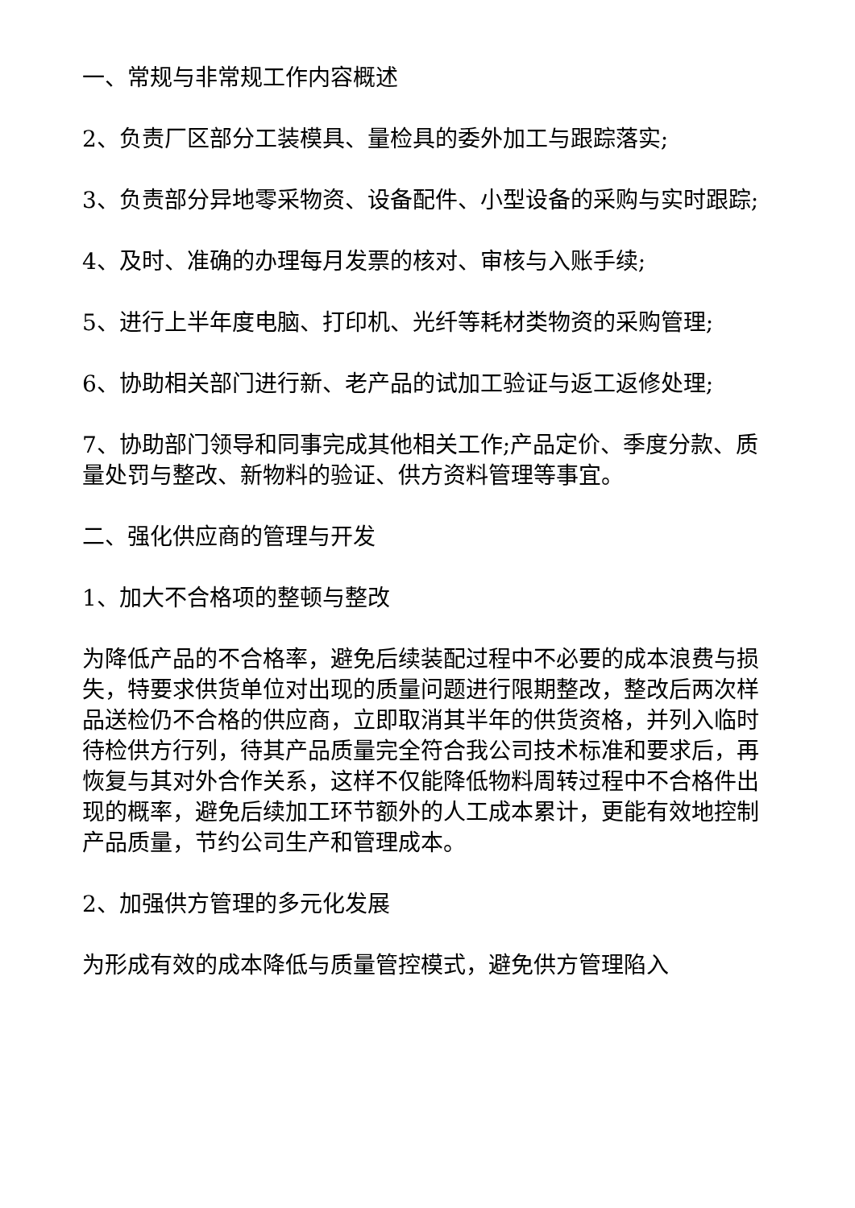一、常规与非常规工作内容概述
2、负责厂区部分工装模具、量检具的委外加工与跟踪落实;
3、负责部分异地零采物资、设备配件、小型设备的采购与实时跟踪;
4、及时、准确的办理每月发票的核对、审核与入账手续;
5、进行上半年度电脑、打印机、光纤等耗材类物资的采购管理;
6、协助相关部门进行新、老产品的试加工验证与返工返修处理;
7、协助部门领导和同事完成其他相关工作;产品定价、季度分款、质量处罚与整改、新物料的验证、供方资料管理等事宜。
二、强化供应商的管理与开发
1、加大不合格项的整顿与整改
为降低产品的不合格率，避免后续装配过程中不必要的成本浪费与损失，特要求供货单位对出现的质量问题进行限期整改，整改后两次样品送检仍不合格的供应商，立即取消其半年的供货资格，并列入临时待检供方行列，待其产品质量完全符合我公司技术标准和要求后，再恢复与其对外合作关系，这样不仅能降低物料周转过程中不合格件出现的概率，避免后续加工环节额外的人工成本累计，更能有效地控制产品质量，节约公司生产和管理成本。
2、加强供方管理的多元化发展
为形成有效的成本降低与质量管控模式，避免供方管理陷入